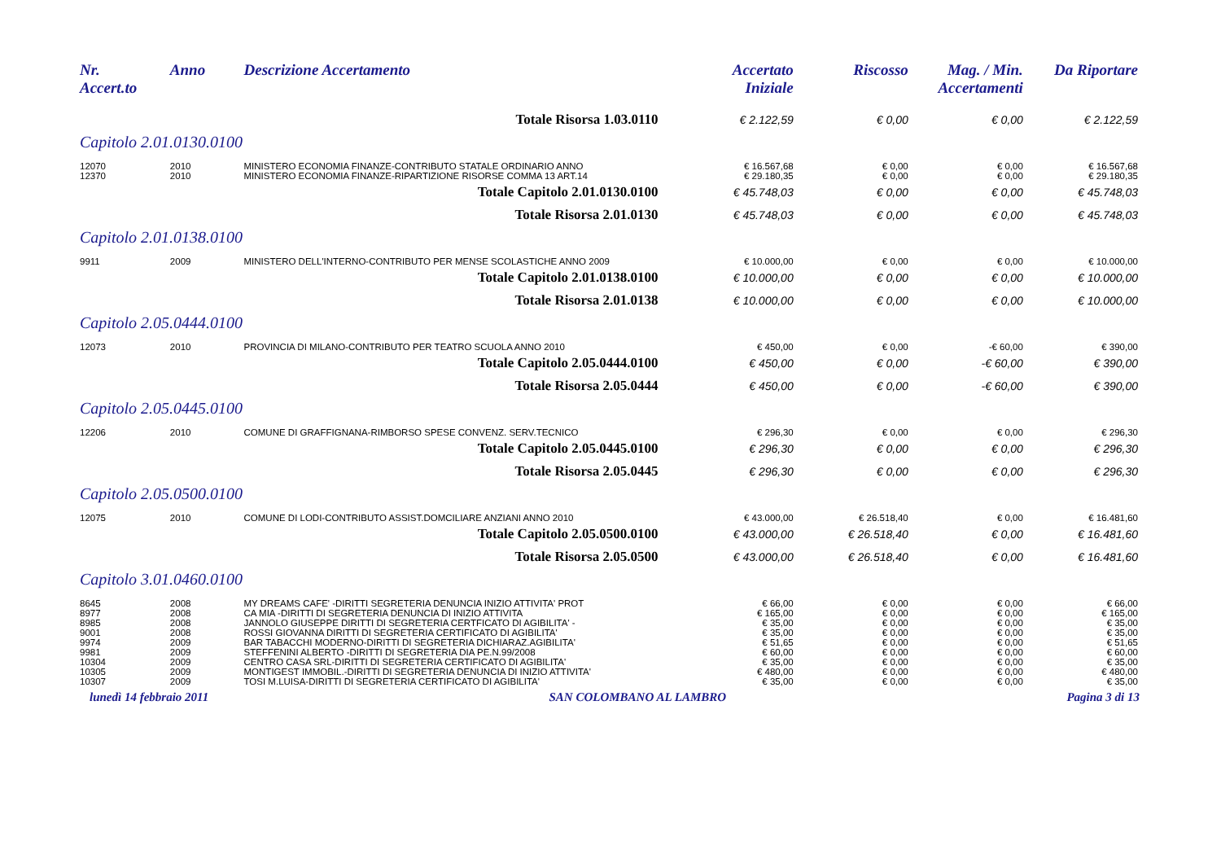| Nr. Accert.to | Anno | Descrizione Accertamento | Accertato Iniziale | Riscosso | Mag. / Min. Accertamenti | Da Riportare |
| --- | --- | --- | --- | --- | --- | --- |
| Totale Risorsa 1.03.0110 | | | € 2.122,59 | € 0,00 | € 0,00 | € 2.122,59 |
| Capitolo 2.01.0130.0100 | | | | | | |
| 12070 | 2010 | MINISTERO ECONOMIA FINANZE-CONTRIBUTO STATALE ORDINARIO ANNO | € 16.567,68 | € 0,00 | € 0,00 | € 16.567,68 |
| 12370 | 2010 | MINISTERO ECONOMIA FINANZE-RIPARTIZIONE RISORSE COMMA 13 ART.14 | € 29.180,35 | € 0,00 | € 0,00 | € 29.180,35 |
| Totale Capitolo 2.01.0130.0100 | | | € 45.748,03 | € 0,00 | € 0,00 | € 45.748,03 |
| Totale Risorsa 2.01.0130 | | | € 45.748,03 | € 0,00 | € 0,00 | € 45.748,03 |
| Capitolo 2.01.0138.0100 | | | | | | |
| 9911 | 2009 | MINISTERO DELL'INTERNO-CONTRIBUTO PER MENSE SCOLASTICHE ANNO 2009 | € 10.000,00 | € 0,00 | € 0,00 | € 10.000,00 |
| Totale Capitolo 2.01.0138.0100 | | | € 10.000,00 | € 0,00 | € 0,00 | € 10.000,00 |
| Totale Risorsa 2.01.0138 | | | € 10.000,00 | € 0,00 | € 0,00 | € 10.000,00 |
| Capitolo 2.05.0444.0100 | | | | | | |
| 12073 | 2010 | PROVINCIA DI MILANO-CONTRIBUTO PER TEATRO SCUOLA ANNO 2010 | € 450,00 | € 0,00 | -€ 60,00 | € 390,00 |
| Totale Capitolo 2.05.0444.0100 | | | € 450,00 | € 0,00 | -€ 60,00 | € 390,00 |
| Totale Risorsa 2.05.0444 | | | € 450,00 | € 0,00 | -€ 60,00 | € 390,00 |
| Capitolo 2.05.0445.0100 | | | | | | |
| 12206 | 2010 | COMUNE DI GRAFFIGNANA-RIMBORSO SPESE CONVENZ. SERV.TECNICO | € 296,30 | € 0,00 | € 0,00 | € 296,30 |
| Totale Capitolo 2.05.0445.0100 | | | € 296,30 | € 0,00 | € 0,00 | € 296,30 |
| Totale Risorsa 2.05.0445 | | | € 296,30 | € 0,00 | € 0,00 | € 296,30 |
| Capitolo 2.05.0500.0100 | | | | | | |
| 12075 | 2010 | COMUNE DI LODI-CONTRIBUTO ASSIST.DOMCILIARE ANZIANI ANNO 2010 | € 43.000,00 | € 26.518,40 | € 0,00 | € 16.481,60 |
| Totale Capitolo 2.05.0500.0100 | | | € 43.000,00 | € 26.518,40 | € 0,00 | € 16.481,60 |
| Totale Risorsa 2.05.0500 | | | € 43.000,00 | € 26.518,40 | € 0,00 | € 16.481,60 |
| Capitolo 3.01.0460.0100 | | | | | | |
| 8645 | 2008 | MY DREAMS CAFE' -DIRITTI SEGRETERIA DENUNCIA INIZIO ATTIVITA' PROT | € 66,00 | € 0,00 | € 0,00 | € 66,00 |
| 8977 | 2008 | CA MIA -DIRITTI DI SEGRETERIA DENUNCIA DI INIZIO ATTIVITA | € 165,00 | € 0,00 | € 0,00 | € 165,00 |
| 8985 | 2008 | JANNOLO GIUSEPPE DIRITTI DI SEGRETERIA CERTFICATO DI AGIBILITA' - | € 35,00 | € 0,00 | € 0,00 | € 35,00 |
| 9001 | 2008 | ROSSI GIOVANNA DIRITTI DI SEGRETERIA CERTIFICATO DI AGIBILITA' | € 35,00 | € 0,00 | € 0,00 | € 35,00 |
| 9974 | 2009 | BAR TABACCHI MODERNO-DIRITTI DI SEGRETERIA DICHIARAZ.AGIBILITA' | € 51,65 | € 0,00 | € 0,00 | € 51,65 |
| 9981 | 2009 | STEFFENINI ALBERTO -DIRITTI DI SEGRETERIA DIA PE.N.99/2008 | € 60,00 | € 0,00 | € 0,00 | € 60,00 |
| 10304 | 2009 | CENTRO CASA SRL-DIRITTI DI SEGRETERIA CERTIFICATO DI AGIBILITA' | € 35,00 | € 0,00 | € 0,00 | € 35,00 |
| 10305 | 2009 | MONTIGEST IMMOBIL.-DIRITTI DI SEGRETERIA DENUNCIA DI INIZIO ATTIVITA' | € 480,00 | € 0,00 | € 0,00 | € 480,00 |
| 10307 | 2009 | TOSI M.LUISA-DIRITTI DI SEGRETERIA CERTIFICATO DI AGIBILITA' | € 35,00 | € 0,00 | € 0,00 | € 35,00 |
lunedì 14 febbraio 2011 SAN COLOMBANO AL LAMBRO Pagina 3 di 13